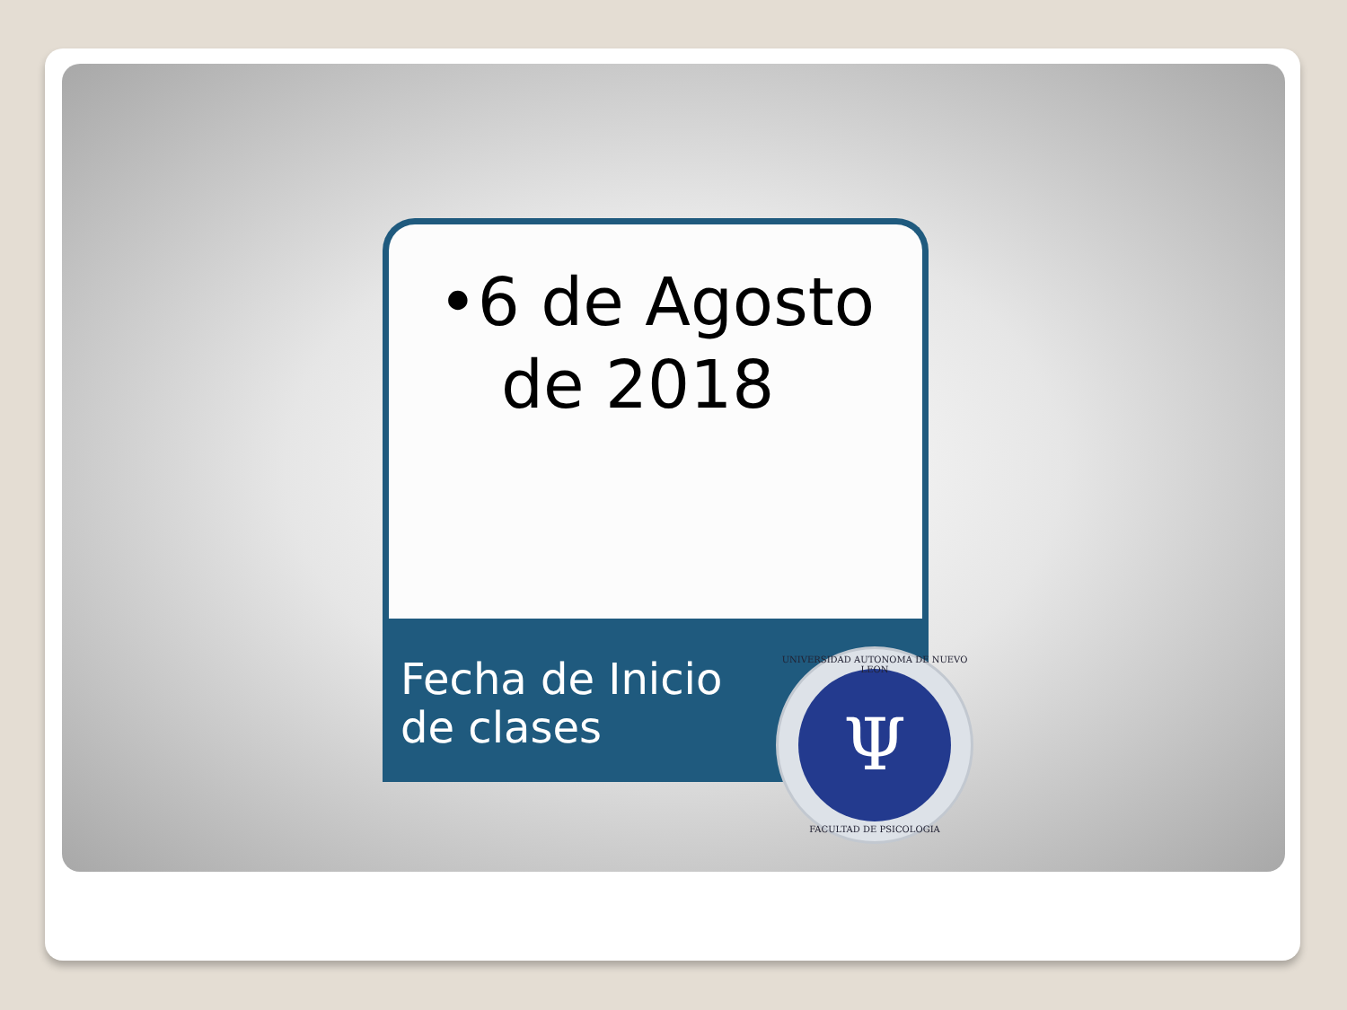•6 de Agosto
de 2018
Fecha de Inicio
de clases
Ψ
UNIVERSIDAD AUTONOMA DE NUEVO LEON
FACULTAD DE PSICOLOGIA